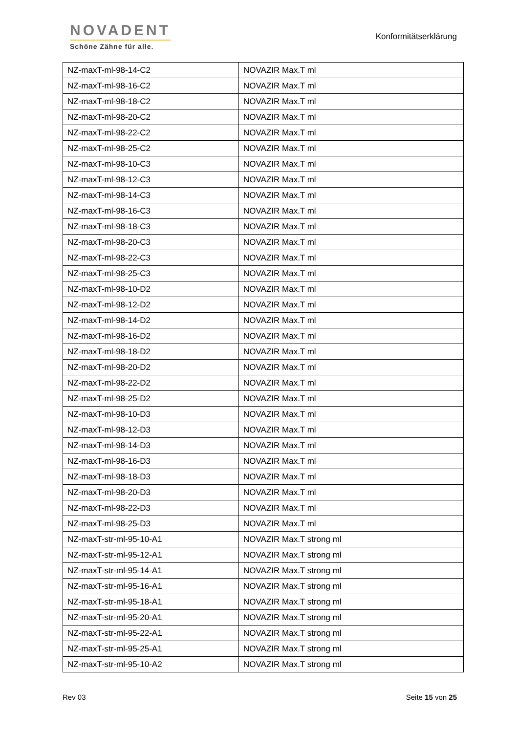NOVADENT
Schöne Zähne für alle.
Konformitätserklärung
| NZ-maxT-ml-98-14-C2 | NOVAZIR Max.T ml |
| NZ-maxT-ml-98-16-C2 | NOVAZIR Max.T ml |
| NZ-maxT-ml-98-18-C2 | NOVAZIR Max.T ml |
| NZ-maxT-ml-98-20-C2 | NOVAZIR Max.T ml |
| NZ-maxT-ml-98-22-C2 | NOVAZIR Max.T ml |
| NZ-maxT-ml-98-25-C2 | NOVAZIR Max.T ml |
| NZ-maxT-ml-98-10-C3 | NOVAZIR Max.T ml |
| NZ-maxT-ml-98-12-C3 | NOVAZIR Max.T ml |
| NZ-maxT-ml-98-14-C3 | NOVAZIR Max.T ml |
| NZ-maxT-ml-98-16-C3 | NOVAZIR Max.T ml |
| NZ-maxT-ml-98-18-C3 | NOVAZIR Max.T ml |
| NZ-maxT-ml-98-20-C3 | NOVAZIR Max.T ml |
| NZ-maxT-ml-98-22-C3 | NOVAZIR Max.T ml |
| NZ-maxT-ml-98-25-C3 | NOVAZIR Max.T ml |
| NZ-maxT-ml-98-10-D2 | NOVAZIR Max.T ml |
| NZ-maxT-ml-98-12-D2 | NOVAZIR Max.T ml |
| NZ-maxT-ml-98-14-D2 | NOVAZIR Max.T ml |
| NZ-maxT-ml-98-16-D2 | NOVAZIR Max.T ml |
| NZ-maxT-ml-98-18-D2 | NOVAZIR Max.T ml |
| NZ-maxT-ml-98-20-D2 | NOVAZIR Max.T ml |
| NZ-maxT-ml-98-22-D2 | NOVAZIR Max.T ml |
| NZ-maxT-ml-98-25-D2 | NOVAZIR Max.T ml |
| NZ-maxT-ml-98-10-D3 | NOVAZIR Max.T ml |
| NZ-maxT-ml-98-12-D3 | NOVAZIR Max.T ml |
| NZ-maxT-ml-98-14-D3 | NOVAZIR Max.T ml |
| NZ-maxT-ml-98-16-D3 | NOVAZIR Max.T ml |
| NZ-maxT-ml-98-18-D3 | NOVAZIR Max.T ml |
| NZ-maxT-ml-98-20-D3 | NOVAZIR Max.T ml |
| NZ-maxT-ml-98-22-D3 | NOVAZIR Max.T ml |
| NZ-maxT-ml-98-25-D3 | NOVAZIR Max.T ml |
| NZ-maxT-str-ml-95-10-A1 | NOVAZIR Max.T strong ml |
| NZ-maxT-str-ml-95-12-A1 | NOVAZIR Max.T strong ml |
| NZ-maxT-str-ml-95-14-A1 | NOVAZIR Max.T strong ml |
| NZ-maxT-str-ml-95-16-A1 | NOVAZIR Max.T strong ml |
| NZ-maxT-str-ml-95-18-A1 | NOVAZIR Max.T strong ml |
| NZ-maxT-str-ml-95-20-A1 | NOVAZIR Max.T strong ml |
| NZ-maxT-str-ml-95-22-A1 | NOVAZIR Max.T strong ml |
| NZ-maxT-str-ml-95-25-A1 | NOVAZIR Max.T strong ml |
| NZ-maxT-str-ml-95-10-A2 | NOVAZIR Max.T strong ml |
Rev 03 Seite 15 von 25